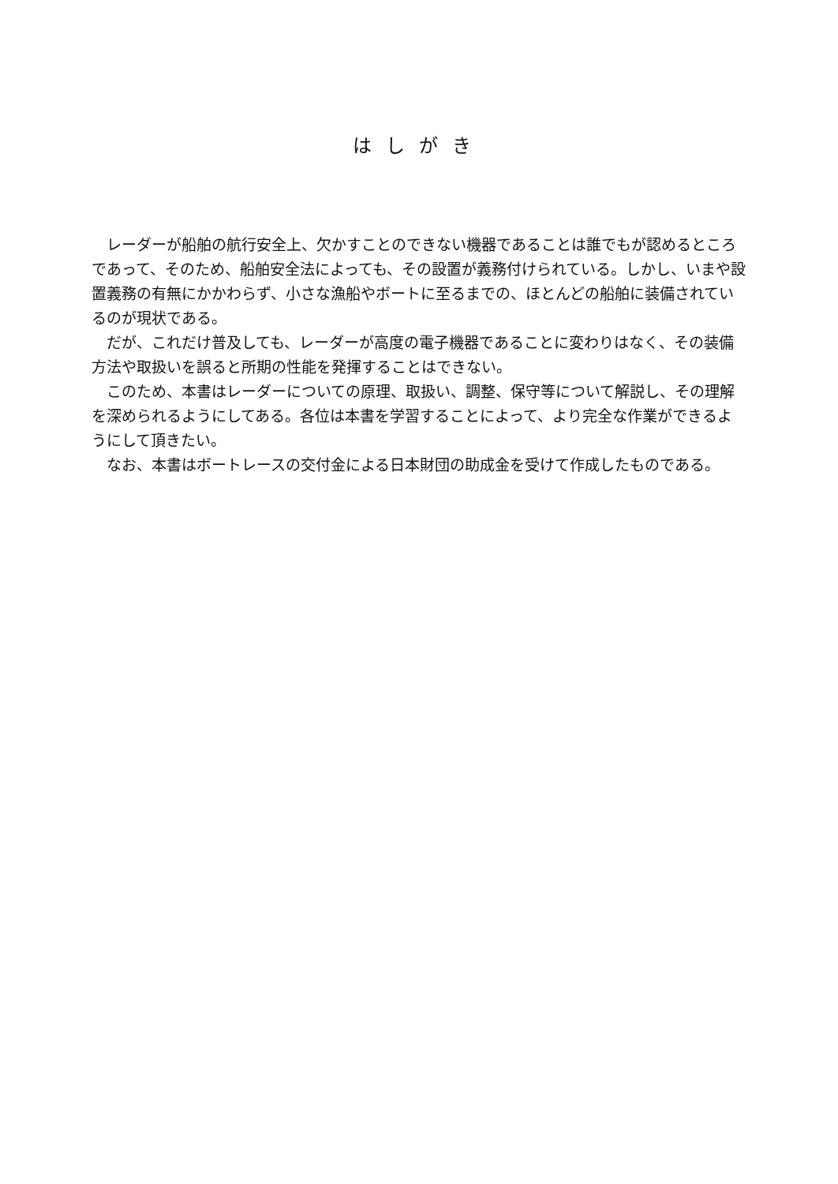はしがき
レーダーが船舶の航行安全上、欠かすことのできない機器であることは誰でもが認めるところであって、そのため、船舶安全法によっても、その設置が義務付けられている。しかし、いまや設置義務の有無にかかわらず、小さな漁船やボートに至るまでの、ほとんどの船舶に装備されているのが現状である。
だが、これだけ普及しても、レーダーが高度の電子機器であることに変わりはなく、その装備方法や取扱いを誤ると所期の性能を発揮することはできない。
このため、本書はレーダーについての原理、取扱い、調整、保守等について解説し、その理解を深められるようにしてある。各位は本書を学習することによって、より完全な作業ができるようにして頂きたい。
なお、本書はボートレースの交付金による日本財団の助成金を受けて作成したものである。